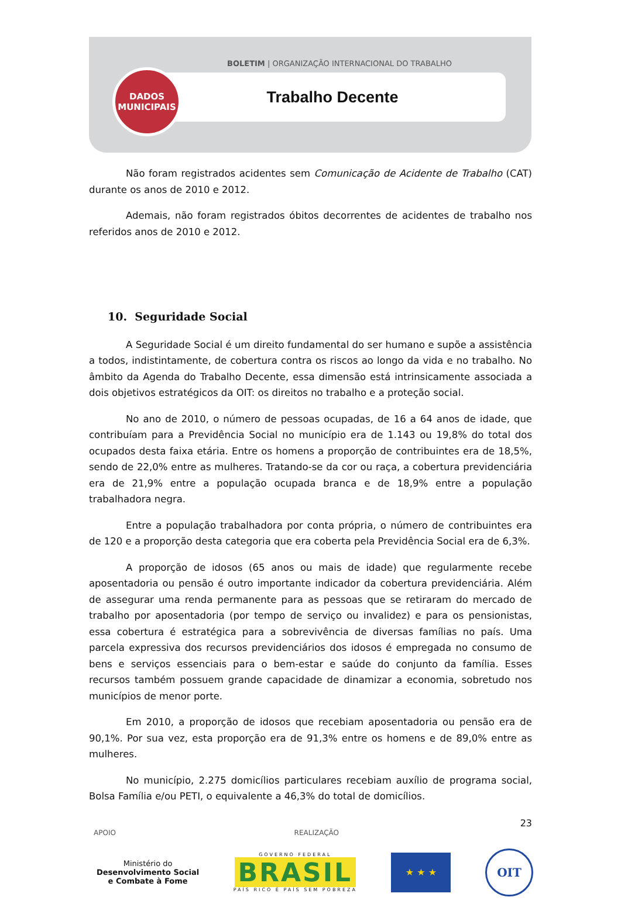BOLETIM | ORGANIZAÇÃO INTERNACIONAL DO TRABALHO
Trabalho Decente
DADOS
MUNICIPAIS
Não foram registrados acidentes sem Comunicação de Acidente de Trabalho (CAT) durante os anos de 2010 e 2012.
Ademais, não foram registrados óbitos decorrentes de acidentes de trabalho nos referidos anos de 2010 e 2012.
10. Seguridade Social
A Seguridade Social é um direito fundamental do ser humano e supõe a assistência a todos, indistintamente, de cobertura contra os riscos ao longo da vida e no trabalho. No âmbito da Agenda do Trabalho Decente, essa dimensão está intrinsicamente associada a dois objetivos estratégicos da OIT: os direitos no trabalho e a proteção social.
No ano de 2010, o número de pessoas ocupadas, de 16 a 64 anos de idade, que contribuíam para a Previdência Social no município era de 1.143 ou 19,8% do total dos ocupados desta faixa etária. Entre os homens a proporção de contribuintes era de 18,5%, sendo de 22,0% entre as mulheres. Tratando-se da cor ou raça, a cobertura previdenciária era de 21,9% entre a população ocupada branca e de 18,9% entre a população trabalhadora negra.
Entre a população trabalhadora por conta própria, o número de contribuintes era de 120 e a proporção desta categoria que era coberta pela Previdência Social era de 6,3%.
A proporção de idosos (65 anos ou mais de idade) que regularmente recebe aposentadoria ou pensão é outro importante indicador da cobertura previdenciária. Além de assegurar uma renda permanente para as pessoas que se retiraram do mercado de trabalho por aposentadoria (por tempo de serviço ou invalidez) e para os pensionistas, essa cobertura é estratégica para a sobrevivência de diversas famílias no país. Uma parcela expressiva dos recursos previdenciários dos idosos é empregada no consumo de bens e serviços essenciais para o bem-estar e saúde do conjunto da família. Esses recursos também possuem grande capacidade de dinamizar a economia, sobretudo nos municípios de menor porte.
Em 2010, a proporção de idosos que recebiam aposentadoria ou pensão era de 90,1%. Por sua vez, esta proporção era de 91,3% entre os homens e de 89,0% entre as mulheres.
No município, 2.275 domicílios particulares recebiam auxílio de programa social, Bolsa Família e/ou PETI, o equivalente a 46,3% do total de domicílios.
23
APOIO REALIZAÇÃO
Ministério do
Desenvolvimento Social
e Combate à Fome
GOVERNO FEDERAL
BRASIL
PAÍS RICO É PAÍS SEM POBREZA
★ ★ ★
OIT